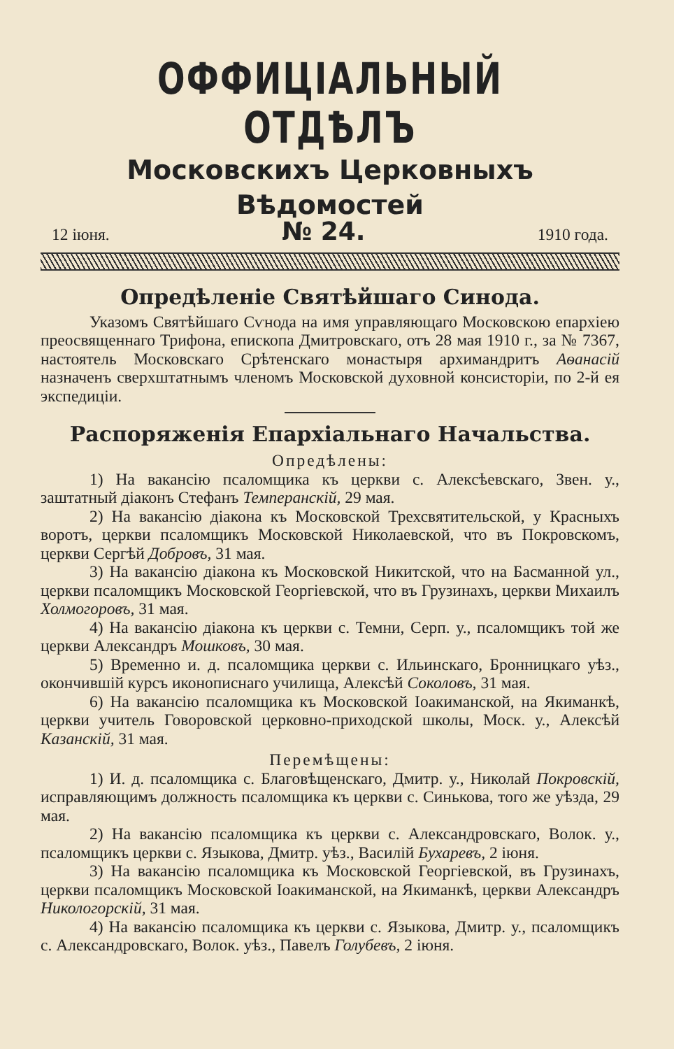ОФФИЦІАЛЬНЫЙ ОТДѢЛЪ
Московскихъ Церковныхъ Вѣдомостей
12 іюня. № 24. 1910 года.
Опредѣленіе Святѣйшаго Синода.
Указомъ Святѣйшаго Сѵнода на имя управляющаго Московскою епархіею преосвященнаго Трифона, епископа Дмитровскаго, отъ 28 мая 1910 г., за № 7367, настоятель Московскаго Срѣтенскаго монастыря архимандритъ Аѳанасій назначенъ сверхштатнымъ членомъ Московской духовной консисторіи, по 2-й ея экспедиціи.
Распоряженія Епархіальнаго Начальства.
Опредѣлены:
1) На вакансію псаломщика къ церкви с. Алексѣевскаго, Звен. у., заштатный діаконъ Стефанъ Темперанскій, 29 мая.
2) На вакансію діакона къ Московской Трехсвятительской, у Красныхъ воротъ, церкви псаломщикъ Московской Николаевской, что въ Покровскомъ, церкви Сергѣй Добровъ, 31 мая.
3) На вакансію діакона къ Московской Никитской, что на Басманной ул., церкви псаломщикъ Московской Георгіевской, что въ Грузинахъ, церкви Михаилъ Холмогоровъ, 31 мая.
4) На вакансію діакона къ церкви с. Темни, Серп. у., псаломщикъ той же церкви Александръ Мошковъ, 30 мая.
5) Временно и. д. псаломщика церкви с. Ильинскаго, Бронницкаго уѣз., окончившій курсъ иконописнаго училища, Алексѣй Соколовъ, 31 мая.
6) На вакансію псаломщика къ Московской Іоакиманской, на Якиманкѣ, церкви учитель Говоровской церковно-приходской школы, Моск. у., Алексѣй Казанскій, 31 мая.
Перемѣщены:
1) И. д. псаломщика с. Благовѣщенскаго, Дмитр. у., Николай Покровскій, исправляющимъ должность псаломщика къ церкви с. Синькова, того же уѣзда, 29 мая.
2) На вакансію псаломщика къ церкви с. Александровскаго, Волок. у., псаломщикъ церкви с. Языкова, Дмитр. уѣз., Василій Бухаревъ, 2 іюня.
3) На вакансію псаломщика къ Московской Георгіевской, въ Грузинахъ, церкви псаломщикъ Московской Іоакиманской, на Якиманкѣ, церкви Александръ Никологорскій, 31 мая.
4) На вакансію псаломщика къ церкви с. Языкова, Дмитр. у., псаломщикъ с. Александровскаго, Волок. уѣз., Павелъ Голубевъ, 2 іюня.